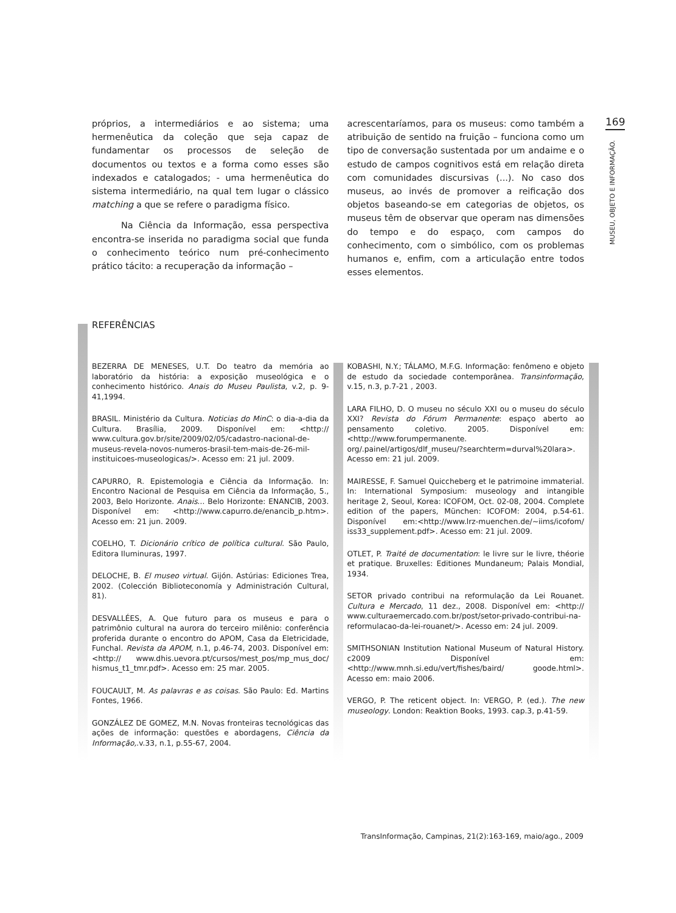169
MUSEU, OBJETO E INFORMAÇÃO.
próprios, a intermediários e ao sistema; uma hermenêutica da coleção que seja capaz de fundamentar os processos de seleção de documentos ou textos e a forma como esses são indexados e catalogados; - uma hermenêutica do sistema intermediário, na qual tem lugar o clássico matching a que se refere o paradigma físico.
Na Ciência da Informação, essa perspectiva encontra-se inserida no paradigma social que funda o conhecimento teórico num pré-conhecimento prático tácito: a recuperação da informação –
acrescentaríamos, para os museus: como também a atribuição de sentido na fruição – funciona como um tipo de conversação sustentada por um andaime e o estudo de campos cognitivos está em relação direta com comunidades discursivas (...). No caso dos museus, ao invés de promover a reificação dos objetos baseando-se em categorias de objetos, os museus têm de observar que operam nas dimensões do tempo e do espaço, com campos do conhecimento, com o simbólico, com os problemas humanos e, enfim, com a articulação entre todos esses elementos.
REFERÊNCIAS
BEZERRA DE MENESES, U.T. Do teatro da memória ao laboratório da história: a exposição museológica e o conhecimento histórico. Anais do Museu Paulista, v.2, p. 9-41,1994.
BRASIL. Ministério da Cultura. Noticias do MinC: o dia-a-dia da Cultura. Brasília, 2009. Disponível em: <http:// www.cultura.gov.br/site/2009/02/05/cadastro-nacional-de-museus-revela-novos-numeros-brasil-tem-mais-de-26-mil-instituicoes-museologicas/>. Acesso em: 21 jul. 2009.
CAPURRO, R. Epistemologia e Ciência da Informação. In: Encontro Nacional de Pesquisa em Ciência da Informação, 5., 2003, Belo Horizonte. Anais... Belo Horizonte: ENANCIB, 2003. Disponível em: <http://www.capurro.de/enancib_p.htm>. Acesso em: 21 jun. 2009.
COELHO, T. Dicionário crítico de política cultural. São Paulo, Editora Iluminuras, 1997.
DELOCHE, B. El museo virtual. Gijón. Astúrias: Ediciones Trea, 2002. (Colección Biblioteconomía y Administración Cultural, 81).
DESVALLÉES, A. Que futuro para os museus e para o patrimônio cultural na aurora do terceiro milênio: conferência proferida durante o encontro do APOM, Casa da Eletricidade, Funchal. Revista da APOM, n.1, p.46-74, 2003. Disponível em: <http:// www.dhis.uevora.pt/cursos/mest_pos/mp_mus_doc/ hismus_t1_tmr.pdf>. Acesso em: 25 mar. 2005.
FOUCAULT, M. As palavras e as coisas. São Paulo: Ed. Martins Fontes, 1966.
GONZÁLEZ DE GOMEZ, M.N. Novas fronteiras tecnológicas das ações de informação: questões e abordagens, Ciência da Informação,.v.33, n.1, p.55-67, 2004.
KOBASHI, N.Y.; TÁLAMO, M.F.G. Informação: fenômeno e objeto de estudo da sociedade contemporânea. Transinformação, v.15, n.3, p.7-21 , 2003.
LARA FILHO, D. O museu no século XXI ou o museu do século XXI? Revista do Fórum Permanente: espaço aberto ao pensamento coletivo. 2005. Disponível em: <http://www.forumpermanente. org/.painel/artigos/dlf_museu/?searchterm=durval%20lara>. Acesso em: 21 jul. 2009.
MAIRESSE, F. Samuel Quiccheberg et le patrimoine immaterial. In: International Symposium: museology and intangible heritage 2, Seoul, Korea: ICOFOM, Oct. 02-08, 2004. Complete edition of the papers, München: ICOFOM: 2004, p.54-61. Disponível em:<http://www.lrz-muenchen.de/~iims/icofom/ iss33_supplement.pdf>. Acesso em: 21 jul. 2009.
OTLET, P. Traité de documentation: le livre sur le livre, théorie et pratique. Bruxelles: Editiones Mundaneum; Palais Mondial, 1934.
SETOR privado contribui na reformulação da Lei Rouanet. Cultura e Mercado, 11 dez., 2008. Disponível em: <http:// www.culturaemercado.com.br/post/setor-privado-contribui-na-reformulacao-da-lei-rouanet/>. Acesso em: 24 jul. 2009.
SMITHSONIAN Institution National Museum of Natural History. c2009 Disponível em: <http://www.mnh.si.edu/vert/fishes/baird/ goode.html>. Acesso em: maio 2006.
VERGO, P. The reticent object. In: VERGO, P. (ed.). The new museology. London: Reaktion Books, 1993. cap.3, p.41-59.
TransInformação, Campinas, 21(2):163-169, maio/ago., 2009